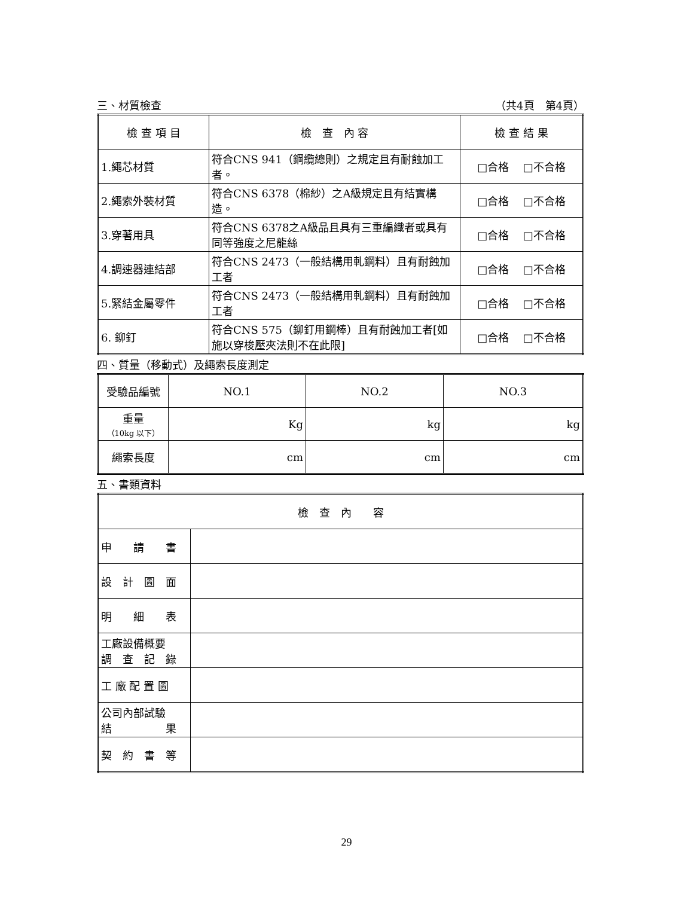三、材質檢查 （共4頁　第4頁）
| 檢 查 項 目 | 檢 查 內 容 | 檢 查 結 果 |
| --- | --- | --- |
| 1.繩芯材質 | 符合CNS 941（鋼纜總則）之規定且有耐蝕加工者。 | □合格 □不合格 |
| 2.繩索外裝材質 | 符合CNS 6378（棉紗）之A級規定且有結實構造。 | □合格 □不合格 |
| 3.穿著用具 | 符合CNS 6378之A級品且具有三重編織者或具有同等強度之尼龍絲 | □合格 □不合格 |
| 4.調速器連結部 | 符合CNS 2473（一般結構用軋鋼料）且有耐蝕加工者 | □合格 □不合格 |
| 5.緊結金屬零件 | 符合CNS 2473（一般結構用軋鋼料）且有耐蝕加工者 | □合格 □不合格 |
| 6. 鉚釘 | 符合CNS 575（鉚釘用鋼棒）且有耐蝕加工者[如施以穿梭壓夾法則不在此限] | □合格 □不合格 |
四、質量（移動式）及繩索長度測定
| 受驗品編號 | NO.1 | NO.2 | NO.3 |
| 重量 （10kg 以下） | Kg | kg | kg |
| 繩索長度 | cm | cm | cm |
五、書類資料
| 檢 查 內 容 | |
| 申 請 書 | |
| 設 計 圖 面 | |
| 明 細 表 | |
| 工廠設備概要 調 查 記 錄 | |
| 工 廠 配 置 圖 | |
| 公司內部試驗 結 果 | |
| 契 約 書 等 | |
29